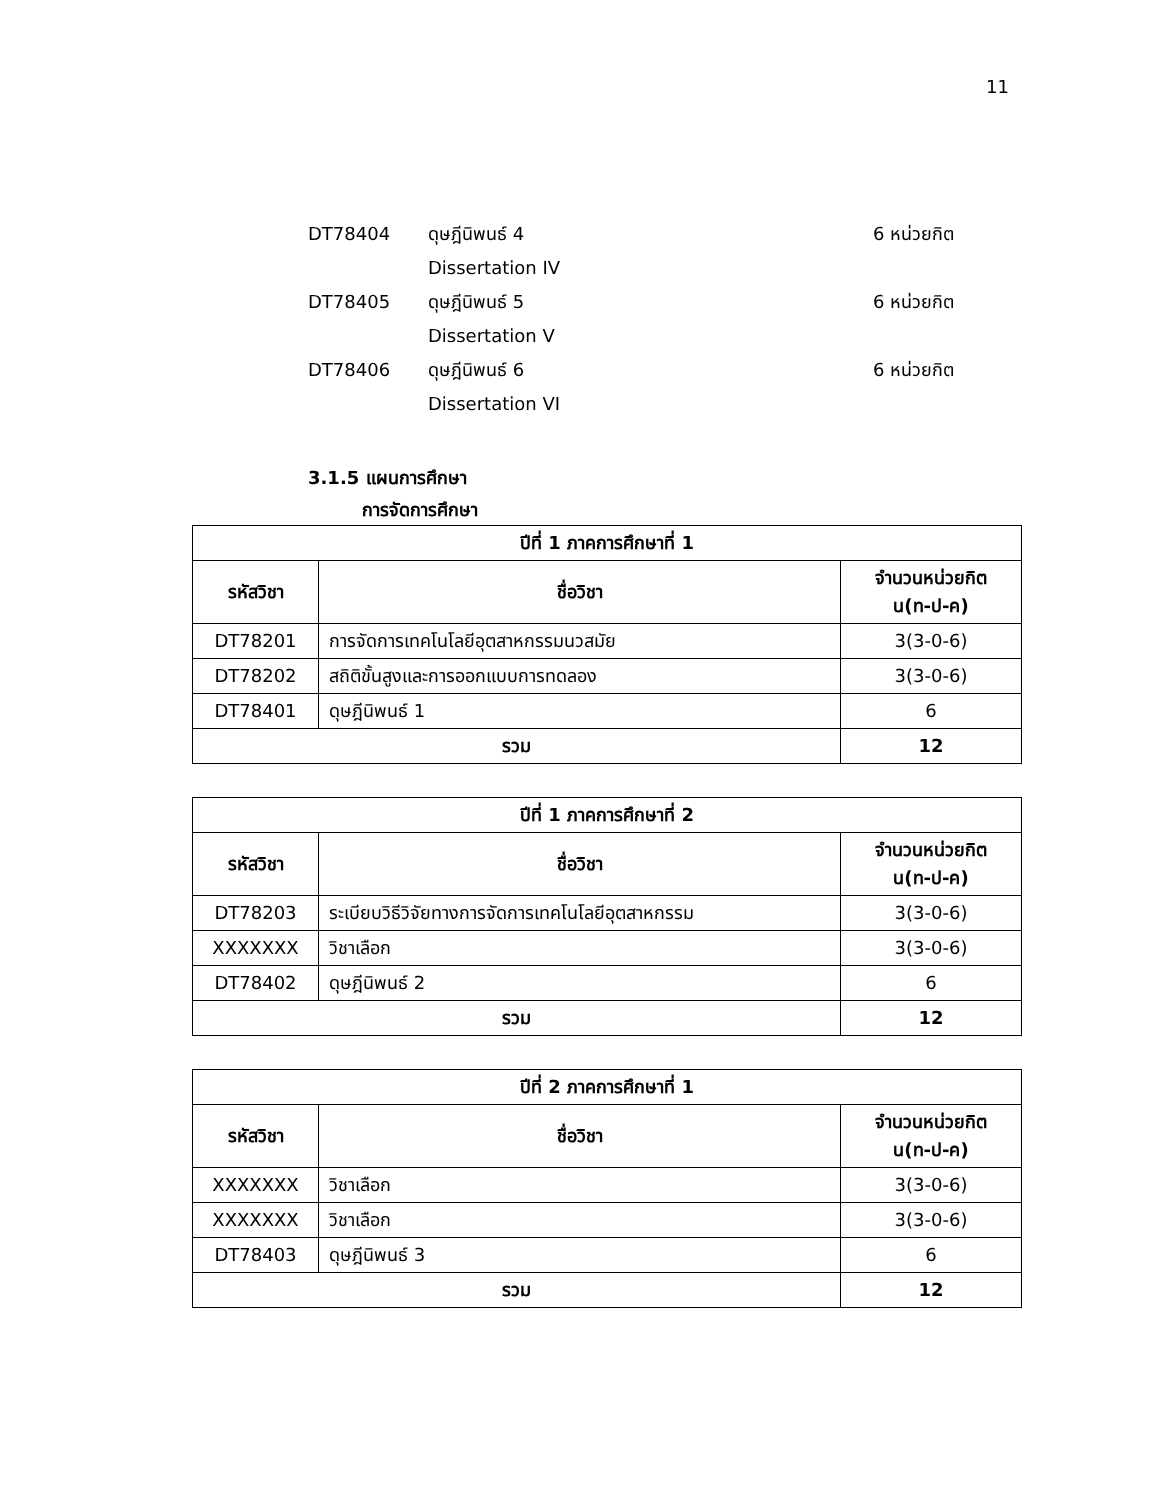11
DT78404 ดุษฎีนิพนธ์ 4
Dissertation IV 6 หน่วยกิต
DT78405 ดุษฎีนิพนธ์ 5
Dissertation V 6 หน่วยกิต
DT78406 ดุษฎีนิพนธ์ 6
Dissertation VI 6 หน่วยกิต
3.1.5 แผนการศึกษา
การจัดการศึกษา
| ปีที่ 1 ภาคการศึกษาที่ 1 | | |
| --- | --- | --- |
| รหัสวิชา | ชื่อวิชา | จำนวนหน่วยกิต น(ท-ป-ค) |
| DT78201 | การจัดการเทคโนโลยีอุตสาหกรรมนวสมัย | 3(3-0-6) |
| DT78202 | สถิติขั้นสูงและการออกแบบการทดลอง | 3(3-0-6) |
| DT78401 | ดุษฎีนิพนธ์ 1 | 6 |
| รวม | | 12 |
| ปีที่ 1 ภาคการศึกษาที่ 2 | | |
| --- | --- | --- |
| รหัสวิชา | ชื่อวิชา | จำนวนหน่วยกิต น(ท-ป-ค) |
| DT78203 | ระเบียบวิธีวิจัยทางการจัดการเทคโนโลยีอุตสาหกรรม | 3(3-0-6) |
| XXXXXXX | วิชาเลือก | 3(3-0-6) |
| DT78402 | ดุษฎีนิพนธ์ 2 | 6 |
| รวม | | 12 |
| ปีที่ 2 ภาคการศึกษาที่ 1 | | |
| --- | --- | --- |
| รหัสวิชา | ชื่อวิชา | จำนวนหน่วยกิต น(ท-ป-ค) |
| XXXXXXX | วิชาเลือก | 3(3-0-6) |
| XXXXXXX | วิชาเลือก | 3(3-0-6) |
| DT78403 | ดุษฎีนิพนธ์ 3 | 6 |
| รวม | | 12 |